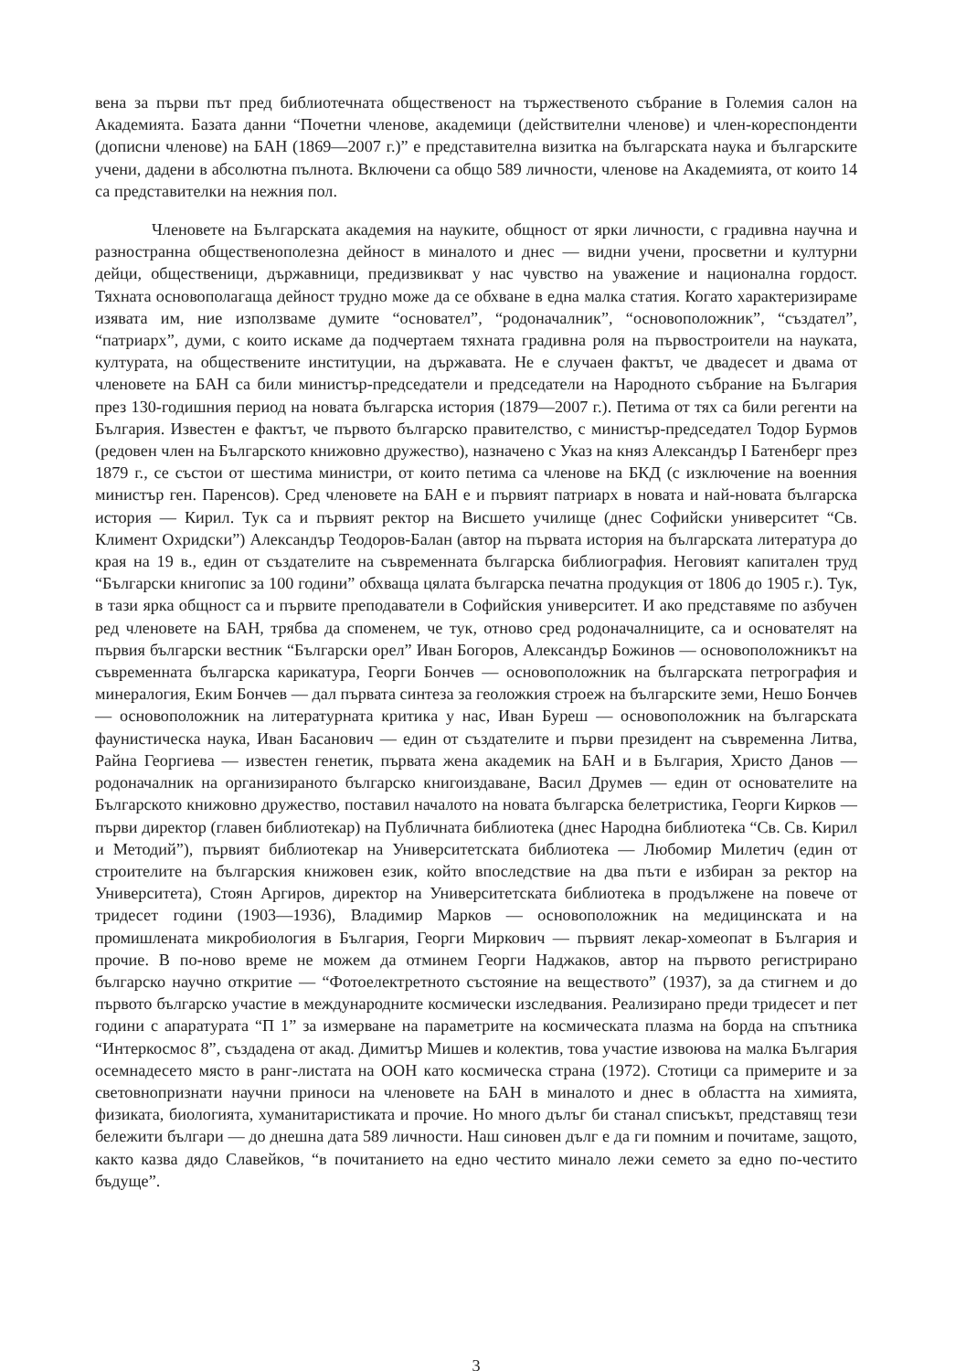вена за първи път пред библиотечната общественост на тържественото събрание в Големия салон на Академията. Базата данни “Почетни членове, академици (действителни членове) и член-кореспонденти (дописни членове) на БАН (1869—2007 г.)” е представителна визитка на българската наука и българските учени, дадени в абсолютна пълнота. Включени са общо 589 личности, членове на Академията, от които 14 са представителки на нежния пол.
Членовете на Българската академия на науките, общност от ярки личности, с градивна научна и разностранна общественополезна дейност в миналото и днес — видни учени, просветни и културни дейци, общественици, държавници, предизвикват у нас чувство на уважение и национална гордост. Тяхната основополагаща дейност трудно може да се обхване в една малка статия. Когато характеризираме изявата им, ние използваме думите “основател”, “родоначалник”, “основоположник”, “създател”, “патриарх”, думи, с които искаме да подчертаем тяхната градивна роля на първостроители на науката, културата, на обществените институции, на държавата. Не е случаен фактът, че двадесет и двама от членовете на БАН са били министър-председатели и председатели на Народното събрание на България през 130-годишния период на новата българска история (1879—2007 г.). Петима от тях са били регенти на България. Известен е фактът, че първото българско правителство, с министър-председател Тодор Бурмов (редовен член на Българското книжовно дружество), назначено с Указ на княз Александър I Батенберг през 1879 г., се състои от шестима министри, от които петима са членове на БКД (с изключение на военния министър ген. Паренсов). Сред членовете на БАН е и първият патриарх в новата и най-новата българска история — Кирил. Тук са и първият ректор на Висшето училище (днес Софийски университет “Св. Климент Охридски”) Александър Теодоров-Балан (автор на първата история на българската литература до края на 19 в., един от създателите на съвременната българска библиография. Неговият капитален труд “Български книгопис за 100 години” обхваща цялата българска печатна продукция от 1806 до 1905 г.). Тук, в тази ярка общност са и първите преподаватели в Софийския университет. И ако представяме по азбучен ред членовете на БАН, трябва да споменем, че тук, отново сред родоначалниците, са и основателят на първия български вестник “Български орел” Иван Богоров, Александър Божинов — основоположникът на съвременната българска карикатура, Георги Бончев — основоположник на българската петрография и минералогия, Еким Бончев — дал първата синтеза за геоложкия строеж на българските земи, Нешо Бончев — основоположник на литературната критика у нас, Иван Буреш — основоположник на българската фаунистическа наука, Иван Басанович — един от създателите и първи президент на съвременна Литва, Райна Георгиева — известен генетик, първата жена академик на БАН и в България, Христо Данов — родоначалник на организираното българско книгоиздаване, Васил Друмев — един от основателите на Българското книжовно дружество, поставил началото на новата българска белетристика, Георги Кирков — първи директор (главен библиотекар) на Публичната библиотека (днес Народна библиотека “Св. Св. Кирил и Методий”), първият библиотекар на Университетската библиотека — Любомир Милетич (един от строителите на българския книжовен език, който впоследствие на два пъти е избиран за ректор на Университета), Стоян Аргиров, директор на Университетската библиотека в продължене на повече от тридесет години (1903—1936), Владимир Марков — основоположник на медицинската и на промишлената микробиология в България, Георги Миркович — първият лекар-хомеопат в България и прочие. В по-ново време не можем да отминем Георги Наджаков, автор на първото регистрирано българско научно откритие — “Фотоелектретното състояние на веществото” (1937), за да стигнем и до първото българско участие в международните космически изследвания. Реализирано преди тридесет и пет години с апаратурата “П 1” за измерване на параметрите на космическата плазма на борда на спътника “Интеркосмос 8”, създадена от акад. Димитър Мишев и колектив, това участие извоюва на малка България осемнадесето място в ранг-листата на ООН като космическа страна (1972). Стотици са примерите и за световнопризнати научни приноси на членовете на БАН в миналото и днес в областта на химията, физиката, биологията, хуманитаристиката и прочие. Но много дълъг би станал списъкът, представящ тези бележити българи — до днешна дата 589 личности. Наш синовен дълг е да ги помним и почитаме, защото, както казва дядо Славейков, “в почитанието на едно честито минало лежи семето за едно по-честито бъдуще”.
3